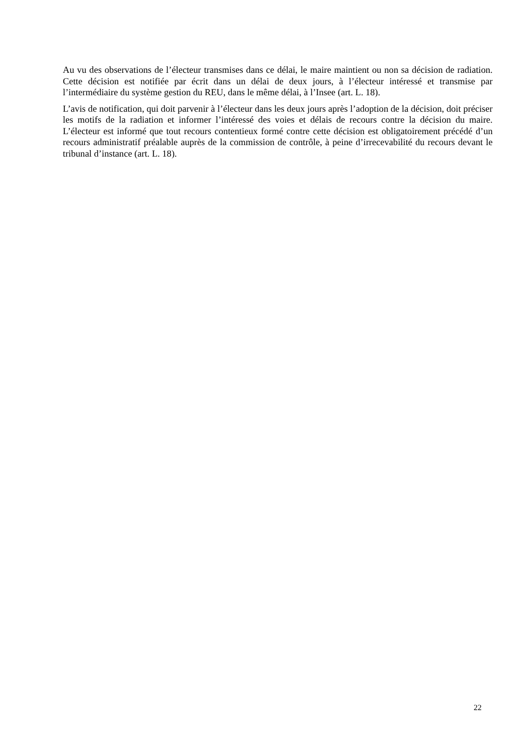Au vu des observations de l’électeur transmises dans ce délai, le maire maintient ou non sa décision de radiation. Cette décision est notifiée par écrit dans un délai de deux jours, à l’électeur intéressé et transmise par l’intermédiaire du système gestion du REU, dans le même délai, à l’Insee (art. L. 18).
L’avis de notification, qui doit parvenir à l’électeur dans les deux jours après l’adoption de la décision, doit préciser les motifs de la radiation et informer l’intéressé des voies et délais de recours contre la décision du maire. L’électeur est informé que tout recours contentieux formé contre cette décision est obligatoirement précédé d’un recours administratif préalable auprès de la commission de contrôle, à peine d’irrecevabilité du recours devant le tribunal d’instance (art. L. 18).
22